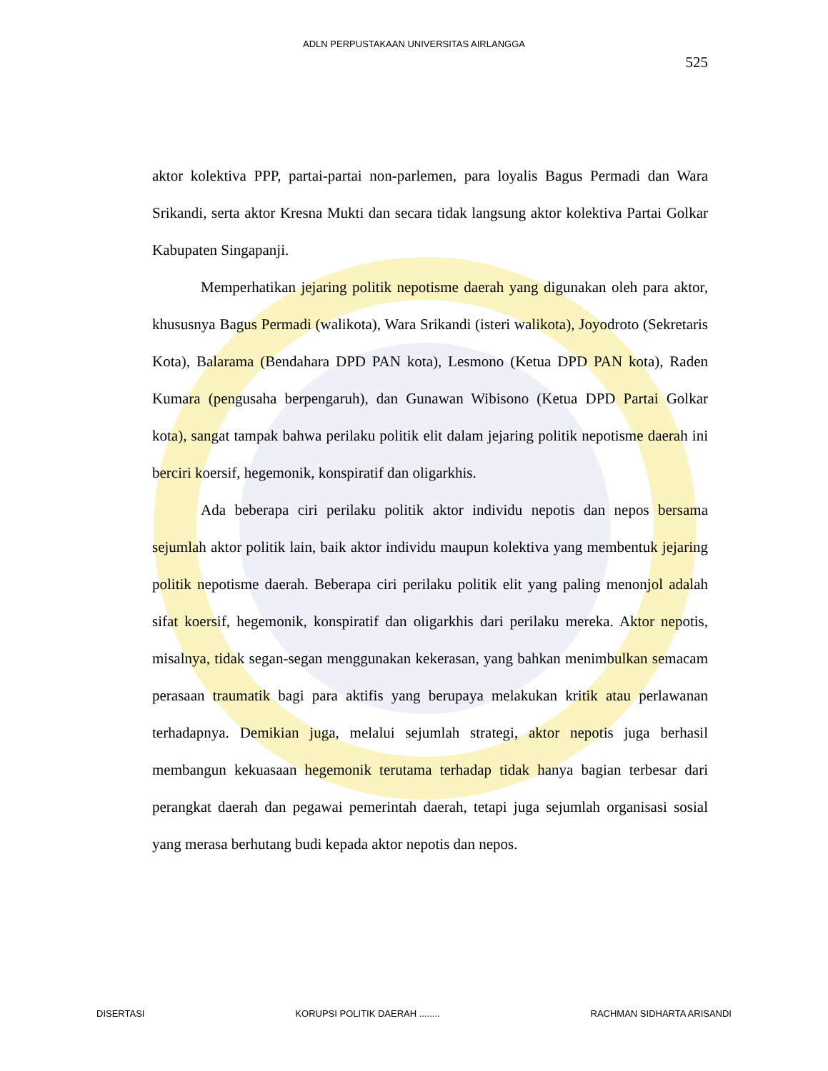ADLN PERPUSTAKAAN UNIVERSITAS AIRLANGGA
525
aktor kolektiva PPP, partai-partai non-parlemen, para loyalis Bagus Permadi dan Wara Srikandi, serta aktor Kresna Mukti dan secara tidak langsung aktor kolektiva Partai Golkar Kabupaten Singapanji.
Memperhatikan jejaring politik nepotisme daerah yang digunakan oleh para aktor, khususnya Bagus Permadi (walikota), Wara Srikandi (isteri walikota), Joyodroto (Sekretaris Kota), Balarama (Bendahara DPD PAN kota), Lesmono (Ketua DPD PAN kota), Raden Kumara (pengusaha berpengaruh), dan Gunawan Wibisono (Ketua DPD Partai Golkar kota), sangat tampak bahwa perilaku politik elit dalam jejaring politik nepotisme daerah ini berciri koersif, hegemonik, konspiratif dan oligarkhis.
Ada beberapa ciri perilaku politik aktor individu nepotis dan nepos bersama sejumlah aktor politik lain, baik aktor individu maupun kolektiva yang membentuk jejaring politik nepotisme daerah. Beberapa ciri perilaku politik elit yang paling menonjol adalah sifat koersif, hegemonik, konspiratif dan oligarkhis dari perilaku mereka. Aktor nepotis, misalnya, tidak segan-segan menggunakan kekerasan, yang bahkan menimbulkan semacam perasaan traumatik bagi para aktifis yang berupaya melakukan kritik atau perlawanan terhadapnya. Demikian juga, melalui sejumlah strategi, aktor nepotis juga berhasil membangun kekuasaan hegemonik terutama terhadap tidak hanya bagian terbesar dari perangkat daerah dan pegawai pemerintah daerah, tetapi juga sejumlah organisasi sosial yang merasa berhutang budi kepada aktor nepotis dan nepos.
DISERTASI KORUPSI POLITIK DAERAH ........ RACHMAN SIDHARTA ARISANDI